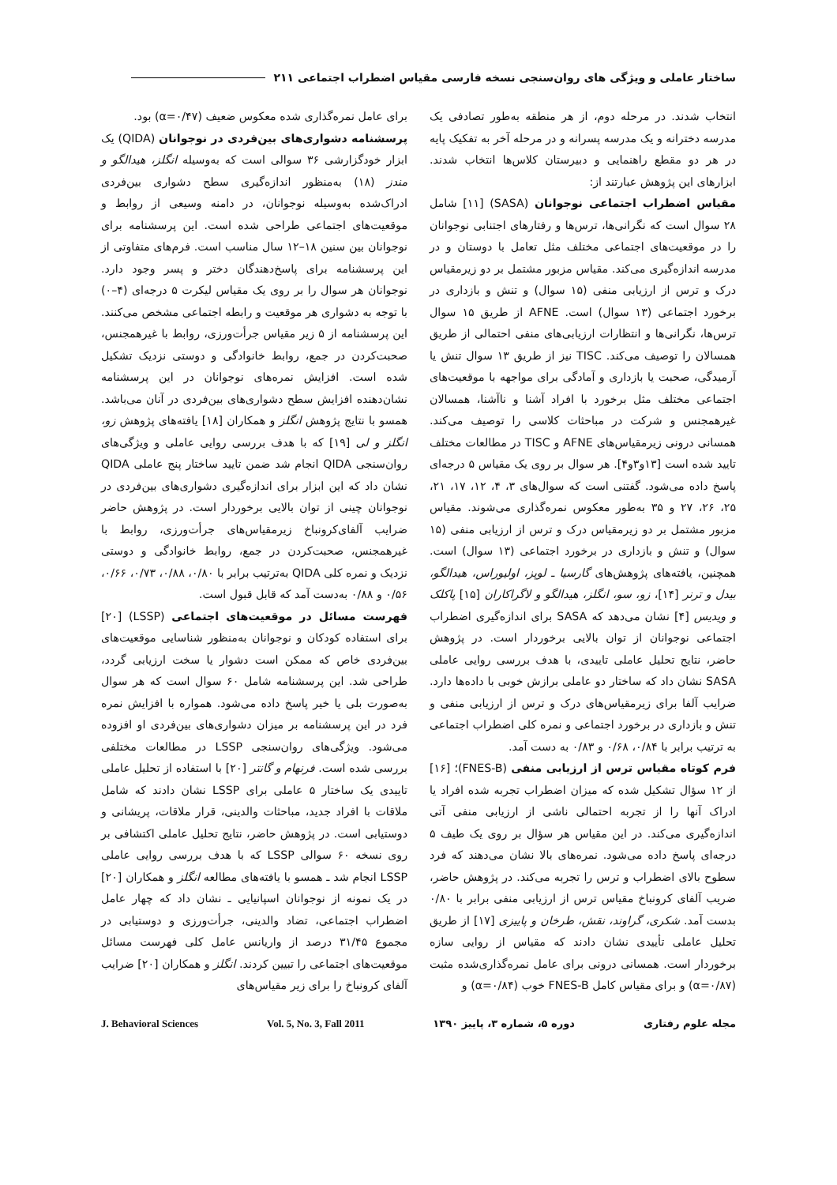ساختار عاملی و ویژگی های روان‌سنجی نسخه فارسی مقیاس اضطراب اجتماعی ۲۱۱
انتخاب شدند. در مرحله دوم، از هر منطقه به‌طور تصادفی یک مدرسه دخترانه و یک مدرسه پسرانه و در مرحله آخر به تفکیک پایه در هر دو مقطع راهنمایی و دبیرستان کلاس‌ها انتخاب شدند. ابزارهای این پژوهش عبارتند از:
مقیاس اضطراب اجتماعی نوجوانان (SASA) [۱۱] شامل ۲۸ سوال است که نگرانی‌ها، ترس‌ها و رفتارهای اجتنابی نوجوانان را در موقعیت‌های اجتماعی مختلف مثل تعامل با دوستان و در مدرسه اندازه‌گیری می‌کند. مقیاس مزبور مشتمل بر دو زیرمقیاس درک و ترس از ارزیابی منفی (۱۵ سوال) و تنش و بازداری در برخورد اجتماعی (۱۳ سوال) است. AFNE از طریق ۱۵ سوال ترس‌ها، نگرانی‌ها و انتظارات ارزیابی‌های منفی احتمالی از طریق همسالان را توصیف می‌کند. TISC نیز از طریق ۱۳ سوال تنش یا آرمیدگی، صحبت یا بازداری و آمادگی برای مواجهه با موقعیت‌های اجتماعی مختلف مثل برخورد با افراد آشنا و ناآشنا، همسالان غیرهمجنس و شرکت در مباحثات کلاسی را توصیف می‌کند. همسانی درونی زیرمقیاس‌های AFNE و TISC در مطالعات مختلف تایید شده است [۱۳و۳و۴]. هر سوال بر روی یک مقیاس ۵ درجه‌ای پاسخ داده می‌شود. گفتنی است که سوال‌های ۳، ۴، ۱۲، ۱۷، ۲۱، ۲۵، ۲۶، ۲۷ و ۳۵ به‌طور معکوس نمره‌گذاری می‌شوند. مقیاس مزبور مشتمل بر دو زیرمقیاس درک و ترس از ارزیابی منفی (۱۵ سوال) و تنش و بازداری در برخورد اجتماعی (۱۳ سوال) است. همچنین، یافته‌های پژوهش‌های گارسیا ـ لوپز، اولیوراس، هیدالگو، بیدل و ترنر [۱۴]، زو، سو، انگلز، هیدالگو و لاگراکاران [۱۵] پاکلک و ویدیس [۴] نشان می‌دهد که SASA برای اندازه‌گیری اضطراب اجتماعی نوجوانان از توان بالایی برخوردار است. در پژوهش حاضر، نتایج تحلیل عاملی تاییدی، با هدف بررسی روایی عاملی SASA نشان داد که ساختار دو عاملی برازش خوبی با داده‌ها دارد. ضرایب آلفا برای زیرمقیاس‌های درک و ترس از ارزیابی منفی و تنش و بازداری در برخورد اجتماعی و نمره کلی اضطراب اجتماعی به ترتیب برابر با ۰/۸۴، ۰/۶۸ و ۰/۸۳ به دست آمد.
فرم کوتاه مقیاس ترس از ارزیابی منفی (FNES-B)؛ [۱۶] از ۱۲ سؤال تشکیل شده که میزان اضطراب تجربه شده افراد یا ادراک آنها را از تجربه احتمالی ناشی از ارزیابی منفی آتی اندازه‌گیری می‌کند. در این مقیاس هر سؤال بر روی یک طیف ۵ درجه‌ای پاسخ داده می‌شود. نمره‌های بالا نشان می‌دهند که فرد سطوح بالای اضطراب و ترس را تجربه می‌کند. در پژوهش حاضر، ضریب آلفای کرونباخ مقیاس ترس از ارزیابی منفی برابر با ۰/۸۰ بدست آمد. شکری، گراوند، نقش، طرخان و پاییزی [۱۷] از طریق تحلیل عاملی تأییدی نشان دادند که مقیاس از روایی سازه برخوردار است. همسانی درونی برای عامل نمره‌گذاری‌شده مثبت (α=۰/۸۷) و برای مقیاس کامل FNES-B خوب (α=۰/۸۴) و
برای عامل نمره‌گذاری شده معکوس ضعیف (α=۰/۴۷) بود.
پرسشنامه دشواری‌های بین‌فردی در نوجوانان (QIDA) یک ابزار خودگزارشی ۳۶ سوالی است که به‌وسیله انگلز، هیدالگو و مندز (۱۸) به‌منظور اندازه‌گیری سطح دشواری بین‌فردی ادراک‌شده به‌وسیله نوجوانان، در دامنه وسیعی از روابط و موقعیت‌های اجتماعی طراحی شده است. این پرسشنامه برای نوجوانان بین سنین ۱۸–۱۲ سال مناسب است. فرم‌های متفاوتی از این پرسشنامه برای پاسخ‌دهندگان دختر و پسر وجود دارد. نوجوانان هر سوال را بر روی یک مقیاس لیکرت ۵ درجه‌ای (۴–۰) با توجه به دشواری هر موقعیت و رابطه اجتماعی مشخص می‌کنند. این پرسشنامه از ۵ زیر مقیاس جرأت‌ورزی، روابط با غیرهمجنس، صحبت‌کردن در جمع، روابط خانوادگی و دوستی نزدیک تشکیل شده است. افزایش نمره‌های نوجوانان در این پرسشنامه نشان‌دهنده افزایش سطح دشواری‌های بین‌فردی در آنان می‌باشد. همسو با نتایج پژوهش انگلز و همکاران [۱۸] یافته‌های پژوهش زو، انگلز و لی [۱۹] که با هدف بررسی روایی عاملی و ویژگی‌های روان‌سنجی QIDA انجام شد ضمن تایید ساختار پنج عاملی QIDA نشان داد که این ابزار برای اندازه‌گیری دشواری‌های بین‌فردی در نوجوانان چینی از توان بالایی برخوردار است. در پژوهش حاضر ضرایب آلفای‌کرونباخ زیرمقیاس‌های جرأت‌ورزی، روابط با غیرهمجنس، صحبت‌کردن در جمع، روابط خانوادگی و دوستی نزدیک و نمره کلی QIDA به‌ترتیب برابر با ۰/۸۰، ۰/۸۸، ۰/۷۳، ۰/۶۶، ۰/۵۶ و ۰/۸۸ به‌دست آمد که قابل قبول است.
فهرست مسائل در موقعیت‌های اجتماعی (LSSP) [۲۰] برای استفاده کودکان و نوجوانان به‌منظور شناسایی موقعیت‌های بین‌فردی خاص که ممکن است دشوار یا سخت ارزیابی گردد، طراحی شد. این پرسشنامه شامل ۶۰ سوال است که هر سوال به‌صورت بلی یا خیر پاسخ داده می‌شود. همواره با افزایش نمره فرد در این پرسشنامه بر میزان دشواری‌های بین‌فردی او افزوده می‌شود. ویژگی‌های روان‌سنجی LSSP در مطالعات مختلفی بررسی شده است. فرنهام و گانتر [۲۰] با استفاده از تحلیل عاملی تاییدی یک ساختار ۵ عاملی برای LSSP نشان دادند که شامل ملاقات با افراد جدید، مباحثات والدینی، قرار ملاقات، پریشانی و دوستیابی است. در پژوهش حاضر، نتایج تحلیل عاملی اکتشافی بر روی نسخه ۶۰ سوالی LSSP که با هدف بررسی روایی عاملی LSSP انجام شد ـ همسو با یافته‌های مطالعه انگلز و همکاران [۲۰] در یک نمونه از نوجوانان اسپانیایی ـ نشان داد که چهار عامل اضطراب اجتماعی، تضاد والدینی، جرأت‌ورزی و دوستیابی در مجموع ۳۱/۴۵ درصد از واریانس عامل کلی فهرست مسائل موقعیت‌های اجتماعی را تبیین کردند. انگلز و همکاران [۲۰] ضرایب آلفای کرونباخ را برای زیر مقیاس‌های
J. Behavioral Sciences Vol. 5, No. 3, Fall 2011 دوره ۵، شماره ۳، پاییز ۱۳۹۰ مجله علوم رفتاری